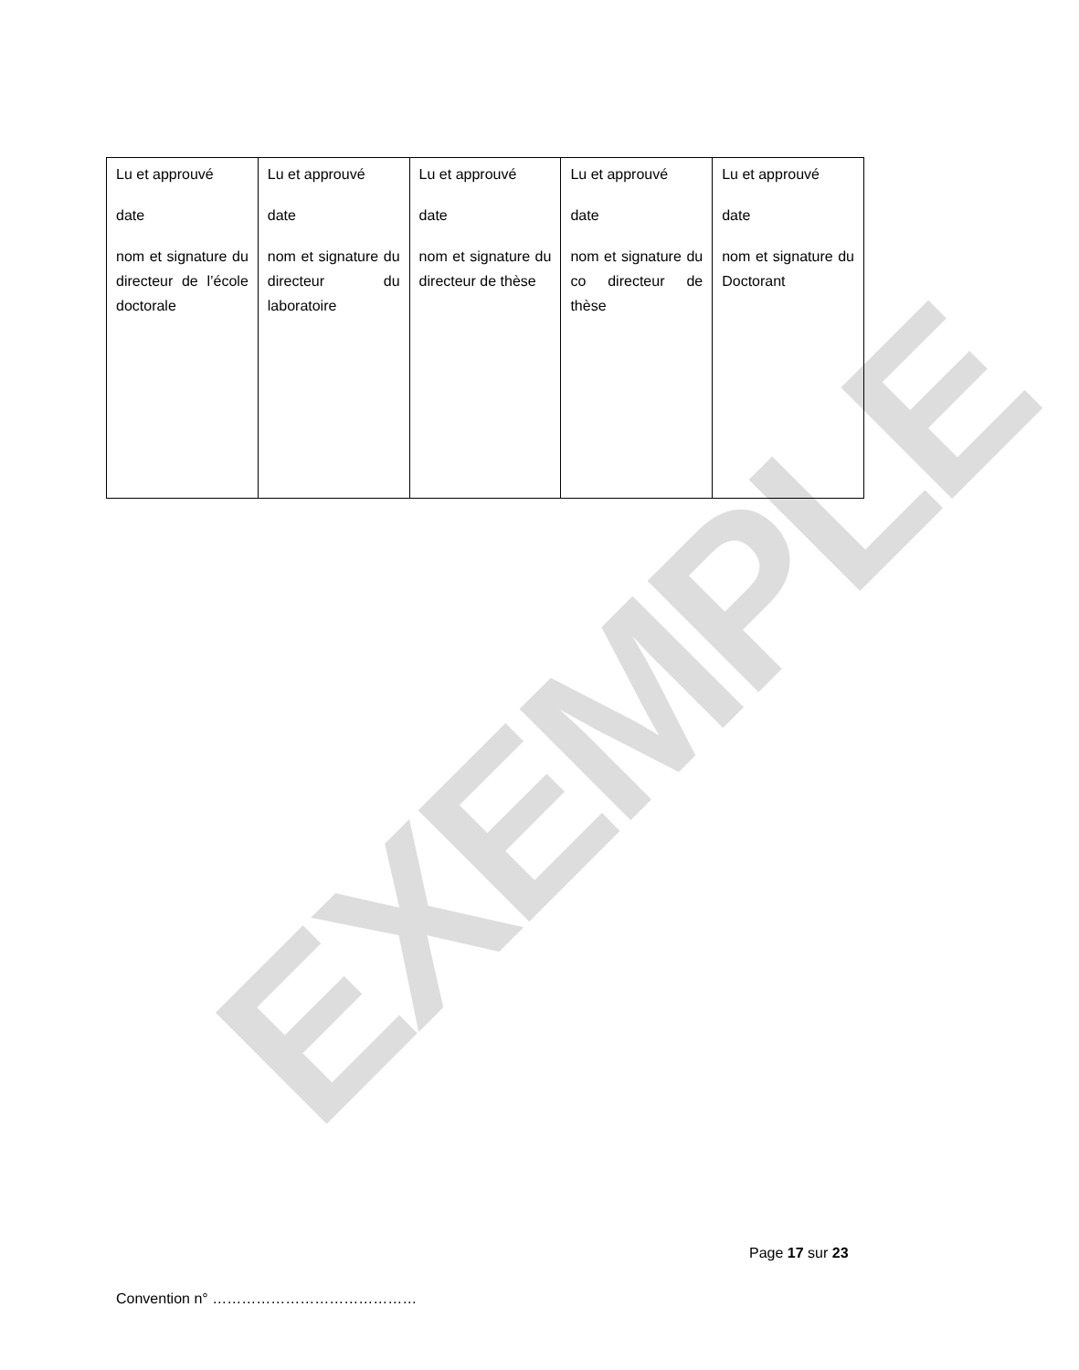EXEMPLE
| Lu et approuvé date nom et signature du directeur de l’école doctorale | Lu et approuvé date nom et signature du directeur du laboratoire | Lu et approuvé date nom et signature du directeur de thèse | Lu et approuvé date nom et signature du co directeur de thèse | Lu et approuvé date nom et signature du Doctorant |
Page 17 sur 23
Convention n° ……………………………………